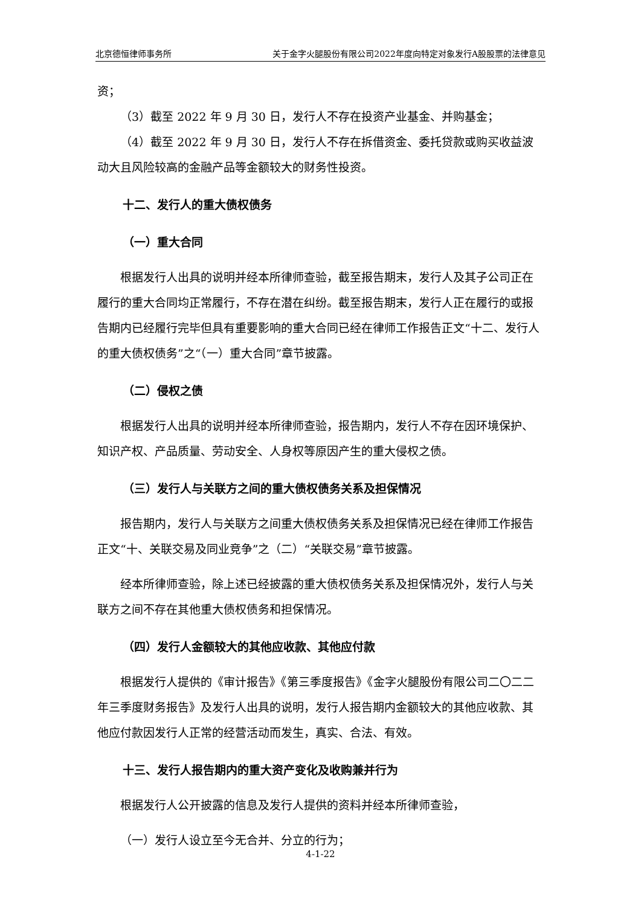北京德恒律师事务所 关于金字火腿股份有限公司2022年度向特定对象发行A股股票的法律意见
资；
（3）截至 2022 年 9 月 30 日，发行人不存在投资产业基金、并购基金；
（4）截至 2022 年 9 月 30 日，发行人不存在拆借资金、委托贷款或购买收益波动大且风险较高的金融产品等金额较大的财务性投资。
十二、发行人的重大债权债务
（一）重大合同
根据发行人出具的说明并经本所律师查验，截至报告期末，发行人及其子公司正在履行的重大合同均正常履行，不存在潜在纠纷。截至报告期末，发行人正在履行的或报告期内已经履行完毕但具有重要影响的重大合同已经在律师工作报告正文“十二、发行人的重大债权债务”之“（一）重大合同”章节披露。
（二）侵权之债
根据发行人出具的说明并经本所律师查验，报告期内，发行人不存在因环境保护、知识产权、产品质量、劳动安全、人身权等原因产生的重大侵权之债。
（三）发行人与关联方之间的重大债权债务关系及担保情况
报告期内，发行人与关联方之间重大债权债务关系及担保情况已经在律师工作报告正文“十、关联交易及同业竞争”之（二）“关联交易”章节披露。
经本所律师查验，除上述已经披露的重大债权债务关系及担保情况外，发行人与关联方之间不存在其他重大债权债务和担保情况。
（四）发行人金额较大的其他应收款、其他应付款
根据发行人提供的《审计报告》《第三季度报告》《金字火腿股份有限公司二〇二二年三季度财务报告》及发行人出具的说明，发行人报告期内金额较大的其他应收款、其他应付款因发行人正常的经营活动而发生，真实、合法、有效。
十三、发行人报告期内的重大资产变化及收购兼并行为
根据发行人公开披露的信息及发行人提供的资料并经本所律师查验，
（一）发行人设立至今无合并、分立的行为；
4-1-22